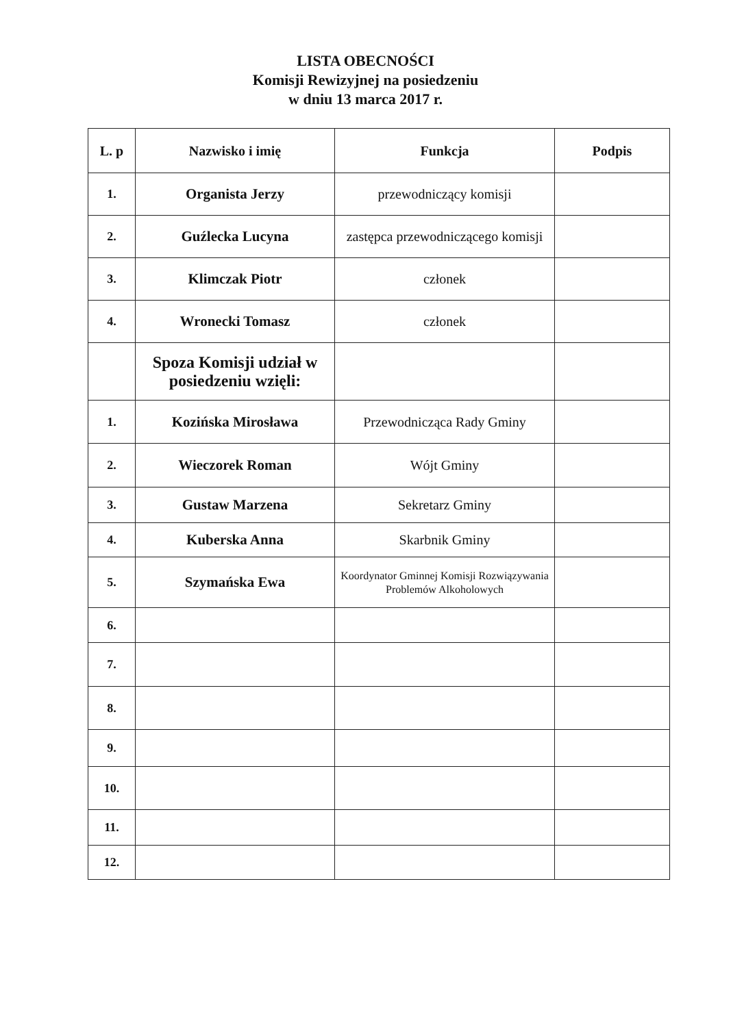LISTA OBECNOŚCI
Komisji Rewizyjnej na posiedzeniu
w dniu 13 marca 2017 r.
| L. p | Nazwisko i imię | Funkcja | Podpis |
| --- | --- | --- | --- |
| 1. | Organista Jerzy | przewodniczący komisji | |
| 2. | Guźlecka Lucyna | zastępca przewodniczącego komisji | |
| 3. | Klimczak Piotr | członek | |
| 4. | Wronecki Tomasz | członek | |
| | Spoza Komisji udział w posiedzeniu wzięli: | | |
| 1. | Kozińska Mirosława | Przewodnicząca Rady Gminy | |
| 2. | Wieczorek Roman | Wójt Gminy | |
| 3. | Gustaw Marzena | Sekretarz Gminy | |
| 4. | Kuberska Anna | Skarbnik Gminy | |
| 5. | Szymańska Ewa | Koordynator Gminnej Komisji Rozwiązywania Problemów Alkoholowych | |
| 6. | | | |
| 7. | | | |
| 8. | | | |
| 9. | | | |
| 10. | | | |
| 11. | | | |
| 12. | | | |